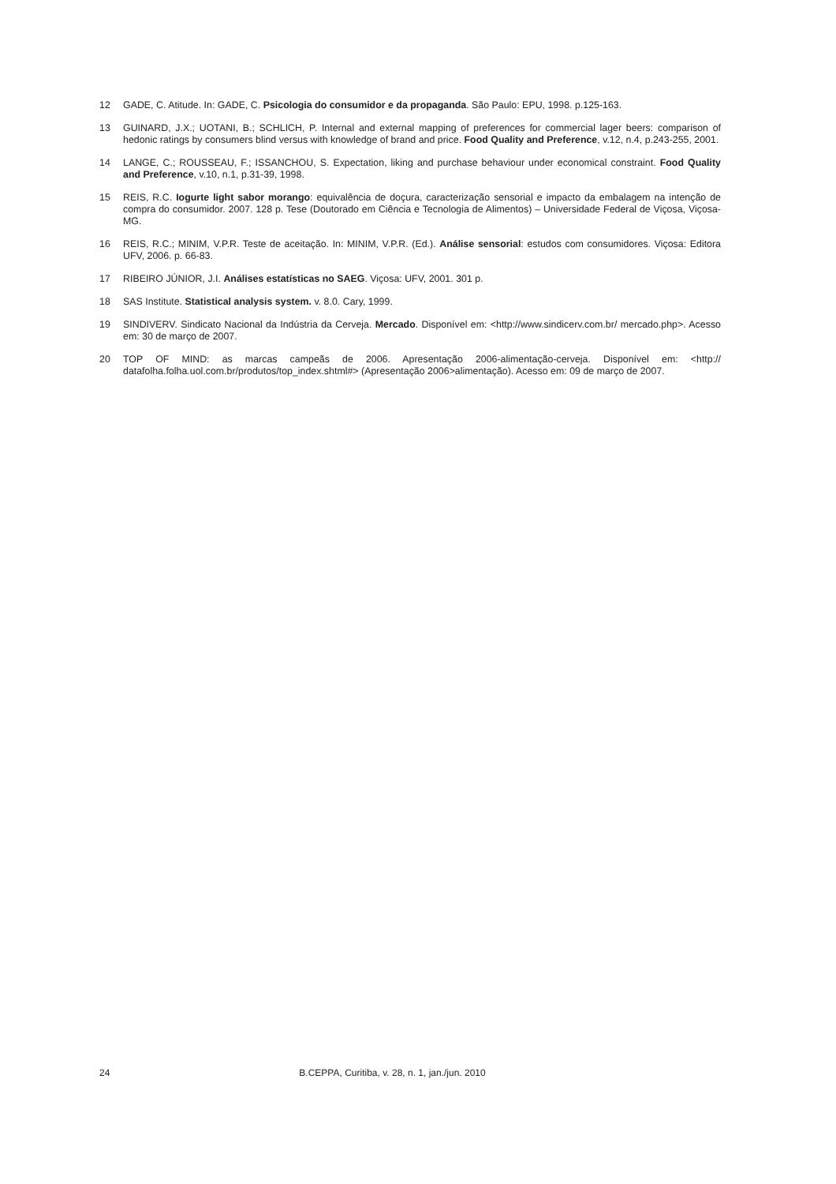12 GADE, C. Atitude. In: GADE, C. Psicologia do consumidor e da propaganda. São Paulo: EPU, 1998. p.125-163.
13 GUINARD, J.X.; UOTANI, B.; SCHLICH, P. Internal and external mapping of preferences for commercial lager beers: comparison of hedonic ratings by consumers blind versus with knowledge of brand and price. Food Quality and Preference, v.12, n.4, p.243-255, 2001.
14 LANGE, C.; ROUSSEAU, F.; ISSANCHOU, S. Expectation, liking and purchase behaviour under economical constraint. Food Quality and Preference, v.10, n.1, p.31-39, 1998.
15 REIS, R.C. Iogurte light sabor morango: equivalência de doçura, caracterização sensorial e impacto da embalagem na intenção de compra do consumidor. 2007. 128 p. Tese (Doutorado em Ciência e Tecnologia de Alimentos) – Universidade Federal de Viçosa, Viçosa-MG.
16 REIS, R.C.; MINIM, V.P.R. Teste de aceitação. In: MINIM, V.P.R. (Ed.). Análise sensorial: estudos com consumidores. Viçosa: Editora UFV, 2006. p. 66-83.
17 RIBEIRO JÚNIOR, J.I. Análises estatísticas no SAEG. Viçosa: UFV, 2001. 301 p.
18 SAS Institute. Statistical analysis system. v. 8.0. Cary, 1999.
19 SINDIVERV. Sindicato Nacional da Indústria da Cerveja. Mercado. Disponível em: <http://www.sindicerv.com.br/ mercado.php>. Acesso em: 30 de março de 2007.
20 TOP OF MIND: as marcas campeãs de 2006. Apresentação 2006-alimentação-cerveja. Disponível em: <http:// datafolha.folha.uol.com.br/produtos/top_index.shtml#> (Apresentação 2006>alimentação). Acesso em: 09 de março de 2007.
24 B.CEPPA, Curitiba, v. 28, n. 1, jan./jun. 2010